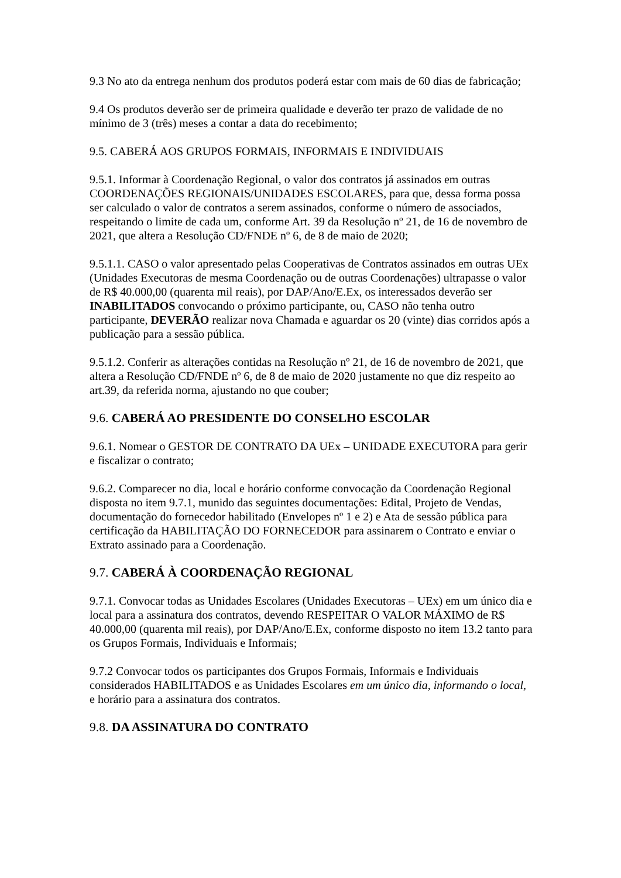9.3 No ato da entrega nenhum dos produtos poderá estar com mais de 60 dias de fabricação;
9.4 Os produtos deverão ser de primeira qualidade e deverão ter prazo de validade de no mínimo de 3 (três) meses a contar a data do recebimento;
9.5. CABERÁ AOS GRUPOS FORMAIS, INFORMAIS E INDIVIDUAIS
9.5.1. Informar à Coordenação Regional, o valor dos contratos já assinados em outras COORDENAÇÕES REGIONAIS/UNIDADES ESCOLARES, para que, dessa forma possa ser calculado o valor de contratos a serem assinados, conforme o número de associados, respeitando o limite de cada um, conforme Art. 39 da Resolução nº 21, de 16 de novembro de 2021, que altera a Resolução CD/FNDE nº 6, de 8 de maio de 2020;
9.5.1.1. CASO o valor apresentado pelas Cooperativas de Contratos assinados em outras UEx (Unidades Executoras de mesma Coordenação ou de outras Coordenações) ultrapasse o valor de R$ 40.000,00 (quarenta mil reais), por DAP/Ano/E.Ex, os interessados deverão ser INABILITADOS convocando o próximo participante, ou, CASO não tenha outro participante, DEVERÃO realizar nova Chamada e aguardar os 20 (vinte) dias corridos após a publicação para a sessão pública.
9.5.1.2. Conferir as alterações contidas na Resolução nº 21, de 16 de novembro de 2021, que altera a Resolução CD/FNDE nº 6, de 8 de maio de 2020 justamente no que diz respeito ao art.39, da referida norma, ajustando no que couber;
9.6. CABERÁ AO PRESIDENTE DO CONSELHO ESCOLAR
9.6.1. Nomear o GESTOR DE CONTRATO DA UEx – UNIDADE EXECUTORA para gerir e fiscalizar o contrato;
9.6.2. Comparecer no dia, local e horário conforme convocação da Coordenação Regional disposta no item 9.7.1, munido das seguintes documentações: Edital, Projeto de Vendas, documentação do fornecedor habilitado (Envelopes nº 1 e 2) e Ata de sessão pública para certificação da HABILITAÇÃO DO FORNECEDOR para assinarem o Contrato e enviar o Extrato assinado para a Coordenação.
9.7. CABERÁ À COORDENAÇÃO REGIONAL
9.7.1. Convocar todas as Unidades Escolares (Unidades Executoras – UEx) em um único dia e local para a assinatura dos contratos, devendo RESPEITAR O VALOR MÁXIMO de R$ 40.000,00 (quarenta mil reais), por DAP/Ano/E.Ex, conforme disposto no item 13.2 tanto para os Grupos Formais, Individuais e Informais;
9.7.2 Convocar todos os participantes dos Grupos Formais, Informais e Individuais considerados HABILITADOS e as Unidades Escolares em um único dia, informando o local, e horário para a assinatura dos contratos.
9.8. DA ASSINATURA DO CONTRATO